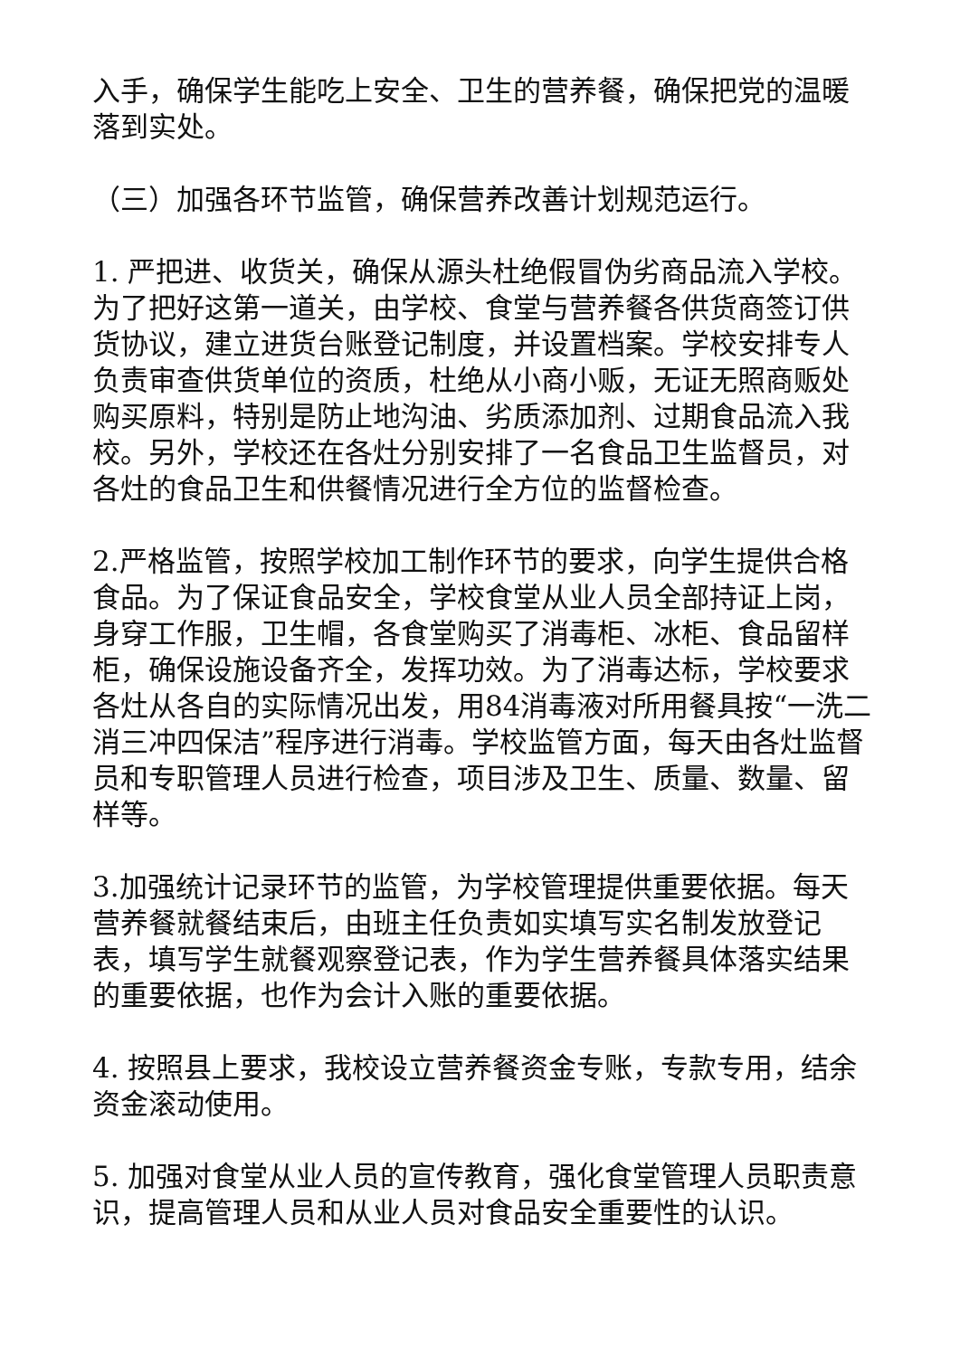入手，确保学生能吃上安全、卫生的营养餐，确保把党的温暖落到实处。
（三）加强各环节监管，确保营养改善计划规范运行。
1. 严把进、收货关，确保从源头杜绝假冒伪劣商品流入学校。为了把好这第一道关，由学校、食堂与营养餐各供货商签订供货协议，建立进货台账登记制度，并设置档案。学校安排专人负责审查供货单位的资质，杜绝从小商小贩，无证无照商贩处购买原料，特别是防止地沟油、劣质添加剂、过期食品流入我校。另外，学校还在各灶分别安排了一名食品卫生监督员，对各灶的食品卫生和供餐情况进行全方位的监督检查。
2.严格监管，按照学校加工制作环节的要求，向学生提供合格食品。为了保证食品安全，学校食堂从业人员全部持证上岗，身穿工作服，卫生帽，各食堂购买了消毒柜、冰柜、食品留样柜，确保设施设备齐全，发挥功效。为了消毒达标，学校要求各灶从各自的实际情况出发，用84消毒液对所用餐具按“一洗二消三冲四保洁”程序进行消毒。学校监管方面，每天由各灶监督员和专职管理人员进行检查，项目涉及卫生、质量、数量、留样等。
3.加强统计记录环节的监管，为学校管理提供重要依据。每天营养餐就餐结束后，由班主任负责如实填写实名制发放登记表，填写学生就餐观察登记表，作为学生营养餐具体落实结果的重要依据，也作为会计入账的重要依据。
4. 按照县上要求，我校设立营养餐资金专账，专款专用，结余资金滚动使用。
5. 加强对食堂从业人员的宣传教育，强化食堂管理人员职责意识，提高管理人员和从业人员对食品安全重要性的认识。